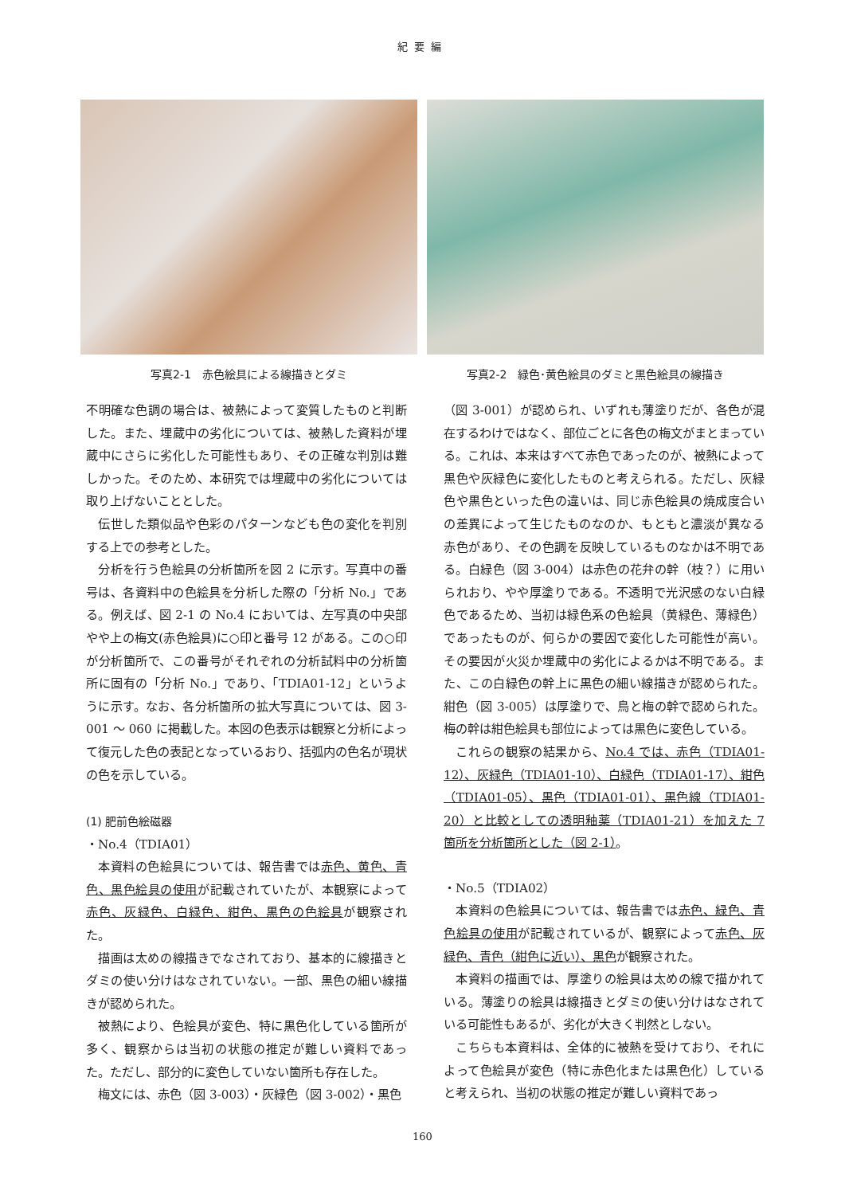紀要編
写真2-1　赤色絵具による線描きとダミ 写真2-2　緑色･黄色絵具のダミと黒色絵具の線描き
不明確な色調の場合は、被熱によって変質したものと判断した。また、埋蔵中の劣化については、被熱した資料が埋蔵中にさらに劣化した可能性もあり、その正確な判別は難しかった。そのため、本研究では埋蔵中の劣化については取り上げないこととした。
伝世した類似品や色彩のパターンなども色の変化を判別する上での参考とした。
分析を行う色絵具の分析箇所を図 2 に示す。写真中の番号は、各資料中の色絵具を分析した際の「分析 No.」である。例えば、図 2-1 の No.4 においては、左写真の中央部やや上の梅文(赤色絵具)に○印と番号 12 がある。この○印が分析箇所で、この番号がそれぞれの分析試料中の分析箇所に固有の「分析 No.」であり、「TDIA01-12」というように示す。なお、各分析箇所の拡大写真については、図 3-001 ～ 060 に掲載した。本図の色表示は観察と分析によって復元した色の表記となっているおり、括弧内の色名が現状の色を示している。
(1) 肥前色絵磁器
・No.4（TDIA01）
本資料の色絵具については、報告書では赤色、黄色、青色、黒色絵具の使用が記載されていたが、本観察によって赤色、灰緑色、白緑色、紺色、黒色の色絵具が観察された。
描画は太めの線描きでなされており、基本的に線描きとダミの使い分けはなされていない。一部、黒色の細い線描きが認められた。
被熱により、色絵具が変色、特に黒色化している箇所が多く、観察からは当初の状態の推定が難しい資料であった。ただし、部分的に変色していない箇所も存在した。
梅文には、赤色（図 3-003）・灰緑色（図 3-002）・黒色
（図 3-001）が認められ、いずれも薄塗りだが、各色が混在するわけではなく、部位ごとに各色の梅文がまとまっている。これは、本来はすべて赤色であったのが、被熱によって黒色や灰緑色に変化したものと考えられる。ただし、灰緑色や黒色といった色の違いは、同じ赤色絵具の焼成度合いの差異によって生じたものなのか、もともと濃淡が異なる赤色があり、その色調を反映しているものなかは不明である。白緑色（図 3-004）は赤色の花弁の幹（枝？）に用いられおり、やや厚塗りである。不透明で光沢感のない白緑色であるため、当初は緑色系の色絵具（黄緑色、薄緑色）であったものが、何らかの要因で変化した可能性が高い。その要因が火災か埋蔵中の劣化によるかは不明である。また、この白緑色の幹上に黒色の細い線描きが認められた。紺色（図 3-005）は厚塗りで、鳥と梅の幹で認められた。梅の幹は紺色絵具も部位によっては黒色に変色している。
これらの観察の結果から、No.4 では、赤色（TDIA01-12）、灰緑色（TDIA01-10）、白緑色（TDIA01-17）、紺色（TDIA01-05）、黒色（TDIA01-01）、黒色線（TDIA01-20）と比較としての透明釉薬（TDIA01-21）を加えた 7 箇所を分析箇所とした（図 2-1）。
・No.5（TDIA02）
本資料の色絵具については、報告書では赤色、緑色、青色絵具の使用が記載されているが、観察によって赤色、灰緑色、青色（紺色に近い）、黒色が観察された。
本資料の描画では、厚塗りの絵具は太めの線で描かれている。薄塗りの絵具は線描きとダミの使い分けはなされている可能性もあるが、劣化が大きく判然としない。
こちらも本資料は、全体的に被熱を受けており、それによって色絵具が変色（特に赤色化または黒色化）していると考えられ、当初の状態の推定が難しい資料であっ
160